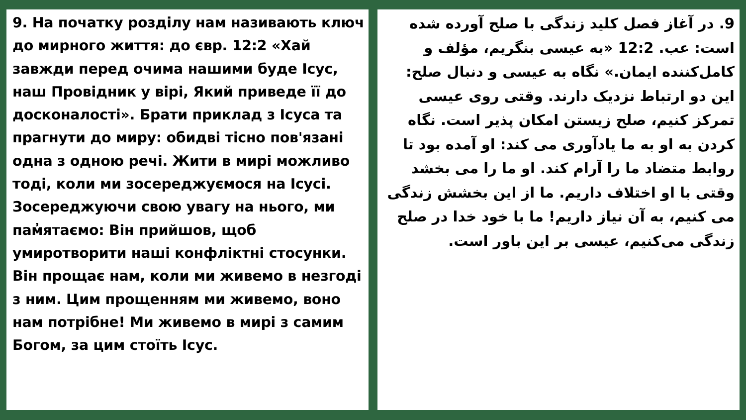9. На початку розділу нам називають ключ до мирного життя: до євр. 12:2 «Хай завжди перед очима нашими буде Ісус, наш Провідник у вірі, Який приведе її до досконалості». Брати приклад з Ісуса та прагнути до миру: обидві тісно пов'язані одна з одною речі. Жити в мирі можливо тоді, коли ми зосереджуємося на Ісусі. Зосереджуючи свою увагу на нього, ми пам̓ятаємо: Він прийшов, щоб умиротворити наші конфліктні стосунки. Він прощає нам, коли ми живемо в незгоді з ним. Цим прощенням ми живемо, воно нам потрібне! Ми живемо в мирі з самим Богом, за цим стоїть Ісус.
9. در آغاز فصل کلید زندگی با صلح آورده شده است: عب. 12:2 «به عیسی بنگریم، مؤلف و کامل‌کننده ایمان.» نگاه به عیسی و دنبال صلح: این دو ارتباط نزدیک دارند. وقتی روی عیسی تمرکز کنیم، صلح زیستن امکان پذیر است. نگاه کردن به او به ما یادآوری می کند: او آمده بود تا روابط متضاد ما را آرام کند. او ما را می بخشد وقتی با او اختلاف داریم. ما از این بخشش زندگی می کنیم، به آن نیاز داریم! ما با خود خدا در صلح زندگی می‌کنیم، عیسی بر این باور است.